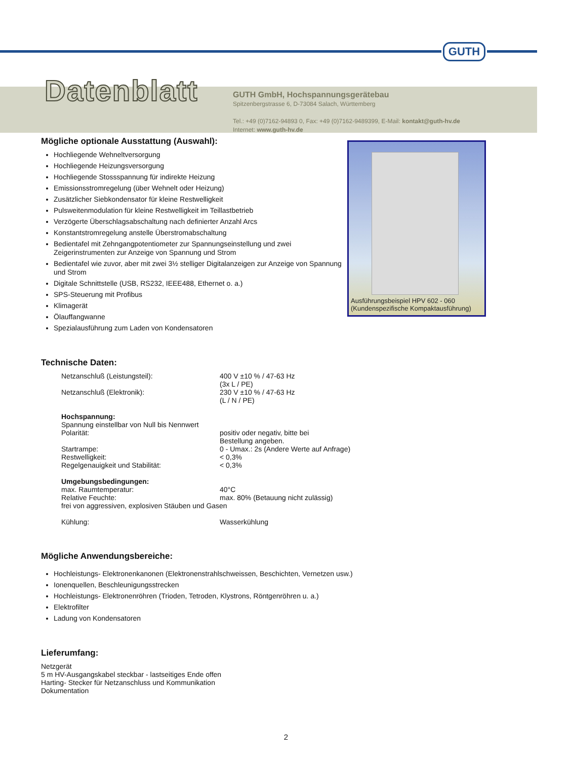GUTH
Datenblatt
GUTH GmbH, Hochspannungsgerätebau
Spitzenbergstrasse 6, D-73084 Salach, Württemberg
Tel.: +49 (0)7162-94893 0, Fax: +49 (0)7162-9489399, E-Mail: kontakt@guth-hv.de
Internet: www.guth-hv.de
Ausführungsbeispiel HPV 602 - 060
(Kundenspezifische Kompaktausführung)
Mögliche optionale Ausstattung (Auswahl):
Hochliegende Wehneltversorgung
Hochliegende Heizungsversorgung
Hochliegende Stossspannung für indirekte Heizung
Emissionsstromregelung (über Wehnelt oder Heizung)
Zusätzlicher Siebkondensator für kleine Restwelligkeit
Pulsweitenmodulation für kleine Restwelligkeit im Teillastbetrieb
Verzögerte Überschlagsabschaltung nach definierter Anzahl Arcs
Konstantstromregelung anstelle Überstromabschaltung
Bedientafel mit Zehngangpotentiometer zur Spannungseinstellung und zwei Zeigerinstrumenten zur Anzeige von Spannung und Strom
Bedientafel wie zuvor, aber mit zwei 3½ stelliger Digitalanzeigen zur Anzeige von Spannung und Strom
Digitale Schnittstelle (USB, RS232, IEEE488, Ethernet o. a.)
SPS-Steuerung mit Profibus
Klimagerät
Ölauffangwanne
Spezialausführung zum Laden von Kondensatoren
Technische Daten:
| Netzanschluß (Leistungsteil): | 400 V ±10 % / 47-63 Hz (3x L / PE) |
| Netzanschluß (Elektronik): | 230 V ±10 % / 47-63 Hz (L / N / PE) |
| Hochspannung: | |
| Spannung einstellbar von Null bis Nennwert | |
| Polarität: | positiv oder negativ, bitte bei Bestellung angeben. |
| Startrampe: | 0 - Umax.: 2s (Andere Werte auf Anfrage) |
| Restwelligkeit: | < 0,3% |
| Regelgenauigkeit und Stabilität: | < 0,3% |
| Umgebungsbedingungen: | |
| max. Raumtemperatur: | 40°C |
| Relative Feuchte: | max. 80% (Betauung nicht zulässig) |
| frei von aggressiven, explosiven Stäuben und Gasen | |
| Kühlung: | Wasserkühlung |
Mögliche Anwendungsbereiche:
Hochleistungs- Elektronenkanonen (Elektronenstrahlschweissen, Beschichten, Vernetzen usw.)
Ionenquellen, Beschleunigungsstrecken
Hochleistungs- Elektronenröhren (Trioden, Tetroden, Klystrons, Röntgenröhren u. a.)
Elektrofilter
Ladung von Kondensatoren
Lieferumfang:
Netzgerät
5 m HV-Ausgangskabel steckbar - lastseitiges Ende offen
Harting- Stecker für Netzanschluss und Kommunikation
Dokumentation
2